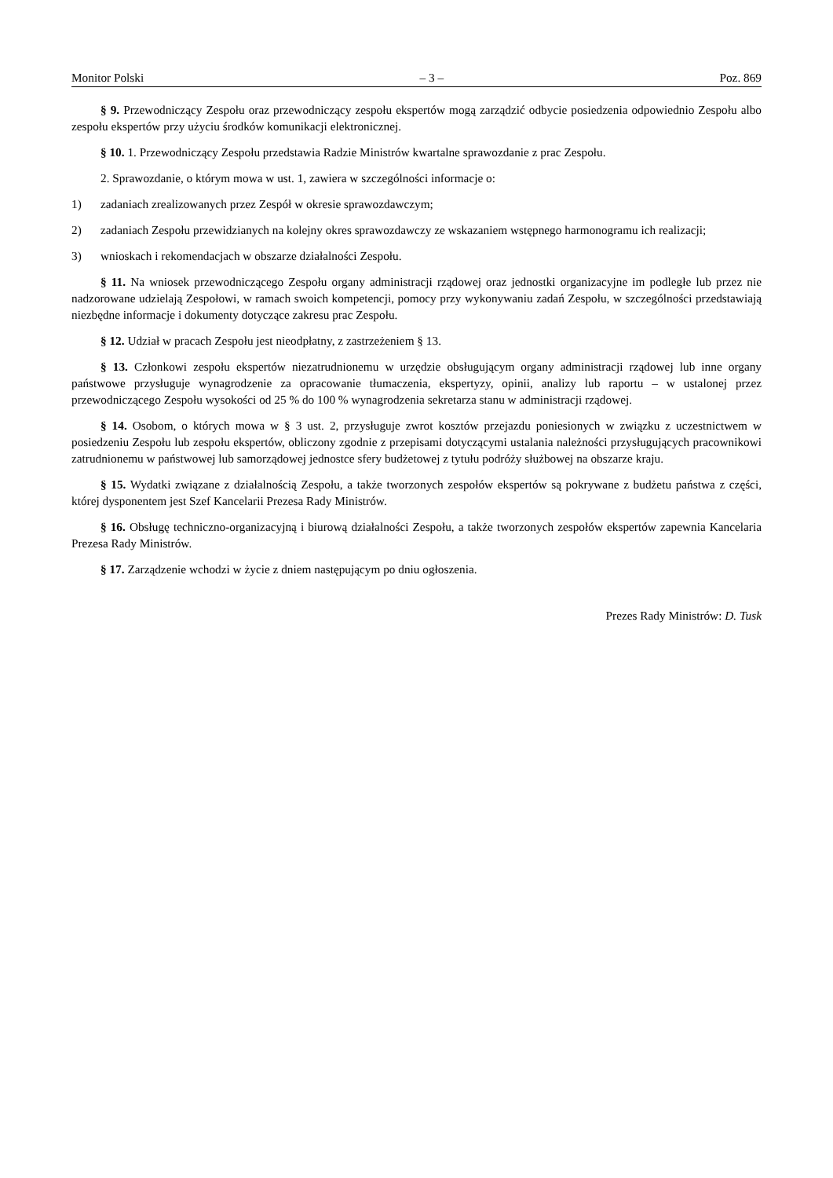Monitor Polski – 3 – Poz. 869
§ 9. Przewodniczący Zespołu oraz przewodniczący zespołu ekspertów mogą zarządzić odbycie posiedzenia odpowied­nio Zespołu albo zespołu ekspertów przy użyciu środków komunikacji elektronicznej.
§ 10. 1. Przewodniczący Zespołu przedstawia Radzie Ministrów kwartalne sprawozdanie z prac Zespołu.
2. Sprawozdanie, o którym mowa w ust. 1, zawiera w szczególności informacje o:
1) zadaniach zrealizowanych przez Zespół w okresie sprawozdawczym;
2) zadaniach Zespołu przewidzianych na kolejny okres sprawozdawczy ze wskazaniem wstępnego harmonogramu ich realizacji;
3) wnioskach i rekomendacjach w obszarze działalności Zespołu.
§ 11. Na wniosek przewodniczącego Zespołu organy administracji rządowej oraz jednostki organizacyjne im podległe lub przez nie nadzorowane udzielają Zespołowi, w ramach swoich kompetencji, pomocy przy wykonywaniu zadań Zespołu, w szczególności przedstawiają niezbędne informacje i dokumenty dotyczące zakresu prac Zespołu.
§ 12. Udział w pracach Zespołu jest nieodpłatny, z zastrzeżeniem § 13.
§ 13. Członkowi zespołu ekspertów niezatrudnionemu w urzędzie obsługującym organy administracji rządowej lub inne organy państwowe przysługuje wynagrodzenie za opracowanie tłumaczenia, ekspertyzy, opinii, analizy lub raportu – w ustalonej przez przewodniczącego Zespołu wysokości od 25 % do 100 % wynagrodzenia sekretarza stanu w administracji rządowej.
§ 14. Osobom, o których mowa w § 3 ust. 2, przysługuje zwrot kosztów przejazdu poniesionych w związku z uczest­nictwem w posiedzeniu Zespołu lub zespołu ekspertów, obliczony zgodnie z przepisami dotyczącymi ustalania należności przysługujących pracownikowi zatrudnionemu w państwowej lub samorządowej jednostce sfery budżetowej z tytułu po­dróży służbowej na obszarze kraju.
§ 15. Wydatki związane z działalnością Zespołu, a także tworzonych zespołów ekspertów są pokrywane z budżetu państwa z części, której dysponentem jest Szef Kancelarii Prezesa Rady Ministrów.
§ 16. Obsługę techniczno-organizacyjną i biurową działalności Zespołu, a także tworzonych zespołów ekspertów zapewnia Kancelaria Prezesa Rady Ministrów.
§ 17. Zarządzenie wchodzi w życie z dniem następującym po dniu ogłoszenia.
Prezes Rady Ministrów: D. Tusk